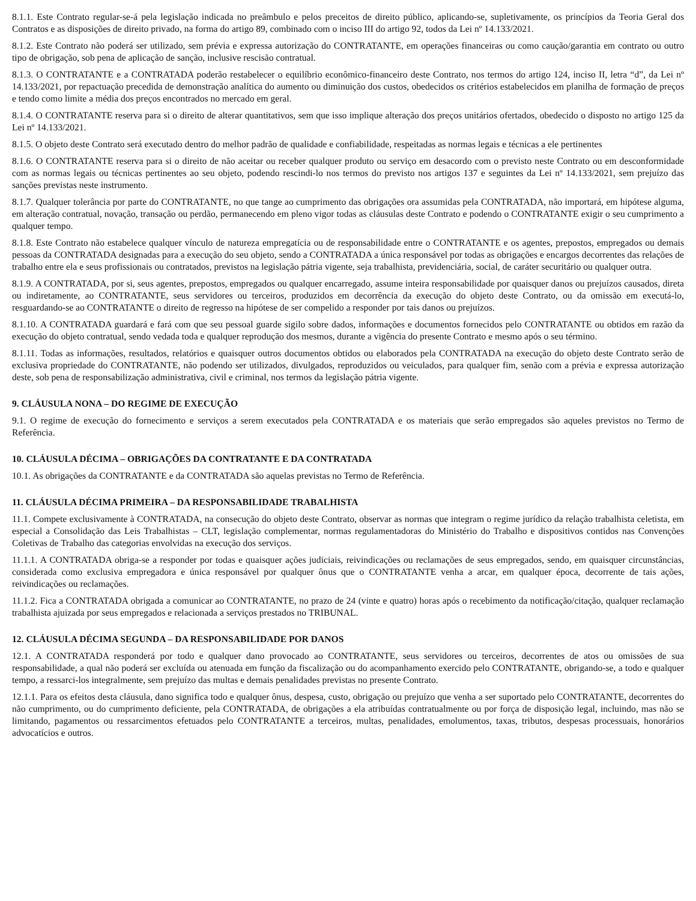8.1.1. Este Contrato regular-se-á pela legislação indicada no preâmbulo e pelos preceitos de direito público, aplicando-se, supletivamente, os princípios da Teoria Geral dos Contratos e as disposições de direito privado, na forma do artigo 89, combinado com o inciso III do artigo 92, todos da Lei nº 14.133/2021.
8.1.2. Este Contrato não poderá ser utilizado, sem prévia e expressa autorização do CONTRATANTE, em operações financeiras ou como caução/garantia em contrato ou outro tipo de obrigação, sob pena de aplicação de sanção, inclusive rescisão contratual.
8.1.3. O CONTRATANTE e a CONTRATADA poderão restabelecer o equilíbrio econômico-financeiro deste Contrato, nos termos do artigo 124, inciso II, letra “d”, da Lei nº 14.133/2021, por repactuação precedida de demonstração analítica do aumento ou diminuição dos custos, obedecidos os critérios estabelecidos em planilha de formação de preços e tendo como limite a média dos preços encontrados no mercado em geral.
8.1.4. O CONTRATANTE reserva para si o direito de alterar quantitativos, sem que isso implique alteração dos preços unitários ofertados, obedecido o disposto no artigo 125 da Lei nº 14.133/2021.
8.1.5. O objeto deste Contrato será executado dentro do melhor padrão de qualidade e confiabilidade, respeitadas as normas legais e técnicas a ele pertinentes
8.1.6. O CONTRATANTE reserva para si o direito de não aceitar ou receber qualquer produto ou serviço em desacordo com o previsto neste Contrato ou em desconformidade com as normas legais ou técnicas pertinentes ao seu objeto, podendo rescindi-lo nos termos do previsto nos artigos 137 e seguintes da Lei nº 14.133/2021, sem prejuízo das sanções previstas neste instrumento.
8.1.7. Qualquer tolerância por parte do CONTRATANTE, no que tange ao cumprimento das obrigações ora assumidas pela CONTRATADA, não importará, em hipótese alguma, em alteração contratual, novação, transação ou perdão, permanecendo em pleno vigor todas as cláusulas deste Contrato e podendo o CONTRATANTE exigir o seu cumprimento a qualquer tempo.
8.1.8. Este Contrato não estabelece qualquer vínculo de natureza empregatícia ou de responsabilidade entre o CONTRATANTE e os agentes, prepostos, empregados ou demais pessoas da CONTRATADA designadas para a execução do seu objeto, sendo a CONTRATADA a única responsável por todas as obrigações e encargos decorrentes das relações de trabalho entre ela e seus profissionais ou contratados, previstos na legislação pátria vigente, seja trabalhista, previdenciária, social, de caráter securitário ou qualquer outra.
8.1.9. A CONTRATADA, por si, seus agentes, prepostos, empregados ou qualquer encarregado, assume inteira responsabilidade por quaisquer danos ou prejuízos causados, direta ou indiretamente, ao CONTRATANTE, seus servidores ou terceiros, produzidos em decorrência da execução do objeto deste Contrato, ou da omissão em executá-lo, resguardando-se ao CONTRATANTE o direito de regresso na hipótese de ser compelido a responder por tais danos ou prejuízos.
8.1.10. A CONTRATADA guardará e fará com que seu pessoal guarde sigilo sobre dados, informações e documentos fornecidos pelo CONTRATANTE ou obtidos em razão da execução do objeto contratual, sendo vedada toda e qualquer reprodução dos mesmos, durante a vigência do presente Contrato e mesmo após o seu término.
8.1.11. Todas as informações, resultados, relatórios e quaisquer outros documentos obtidos ou elaborados pela CONTRATADA na execução do objeto deste Contrato serão de exclusiva propriedade do CONTRATANTE, não podendo ser utilizados, divulgados, reproduzidos ou veiculados, para qualquer fim, senão com a prévia e expressa autorização deste, sob pena de responsabilização administrativa, civil e criminal, nos termos da legislação pátria vigente.
9. CLÁUSULA NONA – DO REGIME DE EXECUÇÃO
9.1. O regime de execução do fornecimento e serviços a serem executados pela CONTRATADA e os materiais que serão empregados são aqueles previstos no Termo de Referência.
10. CLÁUSULA DÉCIMA – OBRIGAÇÕES DA CONTRATANTE E DA CONTRATADA
10.1. As obrigações da CONTRATANTE e da CONTRATADA são aquelas previstas no Termo de Referência.
11. CLÁUSULA DÉCIMA PRIMEIRA – DA RESPONSABILIDADE TRABALHISTA
11.1. Compete exclusivamente à CONTRATADA, na consecução do objeto deste Contrato, observar as normas que integram o regime jurídico da relação trabalhista celetista, em especial a Consolidação das Leis Trabalhistas – CLT, legislação complementar, normas regulamentadoras do Ministério do Trabalho e dispositivos contidos nas Convenções Coletivas de Trabalho das categorias envolvidas na execução dos serviços.
11.1.1. A CONTRATADA obriga-se a responder por todas e quaisquer ações judiciais, reivindicações ou reclamações de seus empregados, sendo, em quaisquer circunstâncias, considerada como exclusiva empregadora e única responsável por qualquer ônus que o CONTRATANTE venha a arcar, em qualquer época, decorrente de tais ações, reivindicações ou reclamações.
11.1.2. Fica a CONTRATADA obrigada a comunicar ao CONTRATANTE, no prazo de 24 (vinte e quatro) horas após o recebimento da notificação/citação, qualquer reclamação trabalhista ajuizada por seus empregados e relacionada a serviços prestados no TRIBUNAL.
12. CLÁUSULA DÉCIMA SEGUNDA – DA RESPONSABILIDADE POR DANOS
12.1. A CONTRATADA responderá por todo e qualquer dano provocado ao CONTRATANTE, seus servidores ou terceiros, decorrentes de atos ou omissões de sua responsabilidade, a qual não poderá ser excluída ou atenuada em função da fiscalização ou do acompanhamento exercido pelo CONTRATANTE, obrigando-se, a todo e qualquer tempo, a ressarci-los integralmente, sem prejuízo das multas e demais penalidades previstas no presente Contrato.
12.1.1. Para os efeitos desta cláusula, dano significa todo e qualquer ônus, despesa, custo, obrigação ou prejuízo que venha a ser suportado pelo CONTRATANTE, decorrentes do não cumprimento, ou do cumprimento deficiente, pela CONTRATADA, de obrigações a ela atribuídas contratualmente ou por força de disposição legal, incluindo, mas não se limitando, pagamentos ou ressarcimentos efetuados pelo CONTRATANTE a terceiros, multas, penalidades, emolumentos, taxas, tributos, despesas processuais, honorários advocatícios e outros.